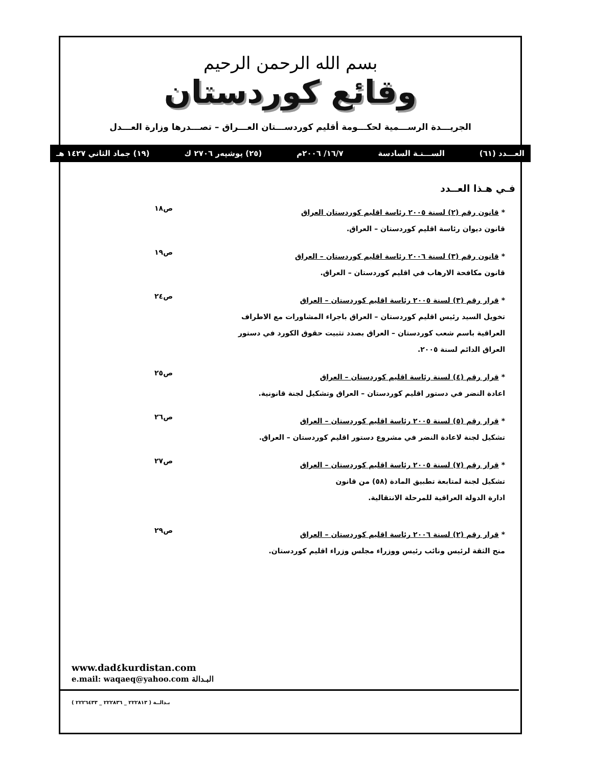بسم الله الرحمن الرحيم
وقائع كوردستان
الجريـــدة الرســـمية لحكـــومة أقليم كوردســـتان العـــراق – تصـــدرها وزارة العـــدل
العـــدد (٦١) الســـنـة السادسة ١٦/٧/ ٢٠٠٦م (٢٥) پوشپەر ٢٧٠٦ ك (١٩) جماد الثاني ١٤٢٧ هـ
فـي هـذا العــدد
* قانون رقم (٢) لسنة ٢٠٠٥ رئاسة اقليم كوردستان العراق
قانون ديوان رئاسة اقليم كوردستان – العراق.
ص١٨
* قانون رقم (٣) لسنة ٢٠٠٦ رئاسة اقليم كوردستان – العراق
قانون مكافحة الارهاب في اقليم كوردستان – العراق.
ص١٩
* قرار رقم (٣) لسنة ٢٠٠٥ رئاسة اقليم كوردستان – العراق
تخويل السيد رئيس اقليم كوردستان – العراق باجراء المشاورات مع الاطراف العراقية باسم شعب كوردستان – العراق بصدد تثبيت حقوق الكورد في دستور العراق الدائم لسنة ٢٠٠٥.
ص٢٤
* قرار رقم (٤) لسنة رئاسة اقليم كوردستان – العراق
اعادة النضر في دستور اقليم كوردستان – العراق وتشكيل لجنة قانونية.
ص٢٥
* قرار رقم (٥) لسنة ٢٠٠٥ رئاسة اقليم كوردستان – العراق
تشكيل لجنة لاعادة النضر في مشروع دستور اقليم كوردستان – العراق.
ص٢٦
* قرار رقم (٧) لسنة ٢٠٠٥ رئاسة اقليم كوردستان – العراق
تشكيل لجنة لمتابعة تطبيق المادة (٥٨) من قانون
ادارة الدولة العراقية للمرحلة الانتقالية.
ص٢٧
* قرار رقم (٢) لسنة ٢٠٠٦ رئاسة اقليم كوردستان – العراق
منح الثقة لرئيس ونائب رئيس ووزراء مجلس وزراء اقليم كوردستان.
ص٢٩
www.dad٤kurdistan.com
e.mail: waqaeq@yahoo.com البـدالة
بـدالــة ( ٢٢٢٨١٣ _ ٢٢٢٨٣٦ _ ٢٢٢٦٤٣٣ )